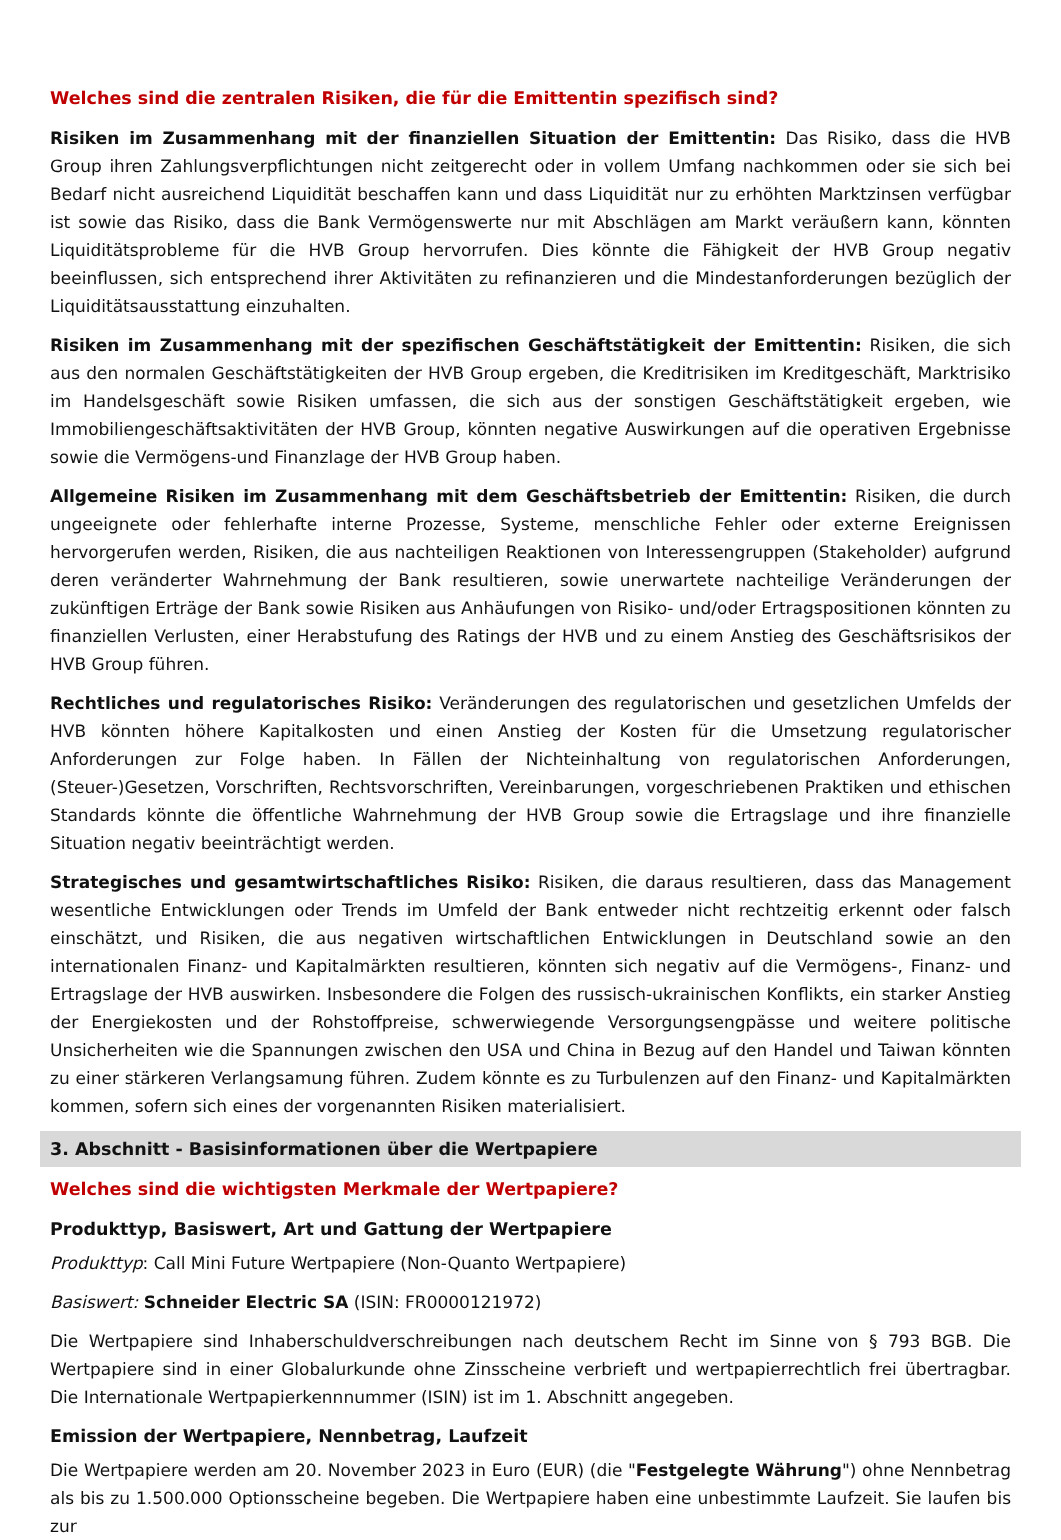Welches sind die zentralen Risiken, die für die Emittentin spezifisch sind?
Risiken im Zusammenhang mit der finanziellen Situation der Emittentin: Das Risiko, dass die HVB Group ihren Zahlungsverpflichtungen nicht zeitgerecht oder in vollem Umfang nachkommen oder sie sich bei Bedarf nicht ausreichend Liquidität beschaffen kann und dass Liquidität nur zu erhöhten Marktzinsen verfügbar ist sowie das Risiko, dass die Bank Vermögenswerte nur mit Abschlägen am Markt veräußern kann, könnten Liquiditätsprobleme für die HVB Group hervorrufen. Dies könnte die Fähigkeit der HVB Group negativ beeinflussen, sich entsprechend ihrer Aktivitäten zu refinanzieren und die Mindestanforderungen bezüglich der Liquiditätsausstattung einzuhalten.
Risiken im Zusammenhang mit der spezifischen Geschäftstätigkeit der Emittentin: Risiken, die sich aus den normalen Geschäftstätigkeiten der HVB Group ergeben, die Kreditrisiken im Kreditgeschäft, Marktrisiko im Handelsgeschäft sowie Risiken umfassen, die sich aus der sonstigen Geschäftstätigkeit ergeben, wie Immobiliengeschäftsaktivitäten der HVB Group, könnten negative Auswirkungen auf die operativen Ergebnisse sowie die Vermögens-und Finanzlage der HVB Group haben.
Allgemeine Risiken im Zusammenhang mit dem Geschäftsbetrieb der Emittentin: Risiken, die durch ungeeignete oder fehlerhafte interne Prozesse, Systeme, menschliche Fehler oder externe Ereignissen hervorgerufen werden, Risiken, die aus nachteiligen Reaktionen von Interessengruppen (Stakeholder) aufgrund deren veränderter Wahrnehmung der Bank resultieren, sowie unerwartete nachteilige Veränderungen der zukünftigen Erträge der Bank sowie Risiken aus Anhäufungen von Risiko- und/oder Ertragspositionen könnten zu finanziellen Verlusten, einer Herabstufung des Ratings der HVB und zu einem Anstieg des Geschäftsrisikos der HVB Group führen.
Rechtliches und regulatorisches Risiko: Veränderungen des regulatorischen und gesetzlichen Umfelds der HVB könnten höhere Kapitalkosten und einen Anstieg der Kosten für die Umsetzung regulatorischer Anforderungen zur Folge haben. In Fällen der Nichteinhaltung von regulatorischen Anforderungen, (Steuer-)Gesetzen, Vorschriften, Rechtsvorschriften, Vereinbarungen, vorgeschriebenen Praktiken und ethischen Standards könnte die öffentliche Wahrnehmung der HVB Group sowie die Ertragslage und ihre finanzielle Situation negativ beeinträchtigt werden.
Strategisches und gesamtwirtschaftliches Risiko: Risiken, die daraus resultieren, dass das Management wesentliche Entwicklungen oder Trends im Umfeld der Bank entweder nicht rechtzeitig erkennt oder falsch einschätzt, und Risiken, die aus negativen wirtschaftlichen Entwicklungen in Deutschland sowie an den internationalen Finanz- und Kapitalmärkten resultieren, könnten sich negativ auf die Vermögens-, Finanz- und Ertragslage der HVB auswirken. Insbesondere die Folgen des russisch-ukrainischen Konflikts, ein starker Anstieg der Energiekosten und der Rohstoffpreise, schwerwiegende Versorgungsengpässe und weitere politische Unsicherheiten wie die Spannungen zwischen den USA und China in Bezug auf den Handel und Taiwan könnten zu einer stärkeren Verlangsamung führen. Zudem könnte es zu Turbulenzen auf den Finanz- und Kapitalmärkten kommen, sofern sich eines der vorgenannten Risiken materialisiert.
3. Abschnitt - Basisinformationen über die Wertpapiere
Welches sind die wichtigsten Merkmale der Wertpapiere?
Produkttyp, Basiswert, Art und Gattung der Wertpapiere
Produkttyp: Call Mini Future Wertpapiere (Non-Quanto Wertpapiere)
Basiswert: Schneider Electric SA (ISIN: FR0000121972)
Die Wertpapiere sind Inhaberschuldverschreibungen nach deutschem Recht im Sinne von § 793 BGB. Die Wertpapiere sind in einer Globalurkunde ohne Zinsscheine verbrieft und wertpapierrechtlich frei übertragbar. Die Internationale Wertpapierkennnummer (ISIN) ist im 1. Abschnitt angegeben.
Emission der Wertpapiere, Nennbetrag, Laufzeit
Die Wertpapiere werden am 20. November 2023 in Euro (EUR) (die "Festgelegte Währung") ohne Nennbetrag als bis zu 1.500.000 Optionsscheine begeben. Die Wertpapiere haben eine unbestimmte Laufzeit. Sie laufen bis zur